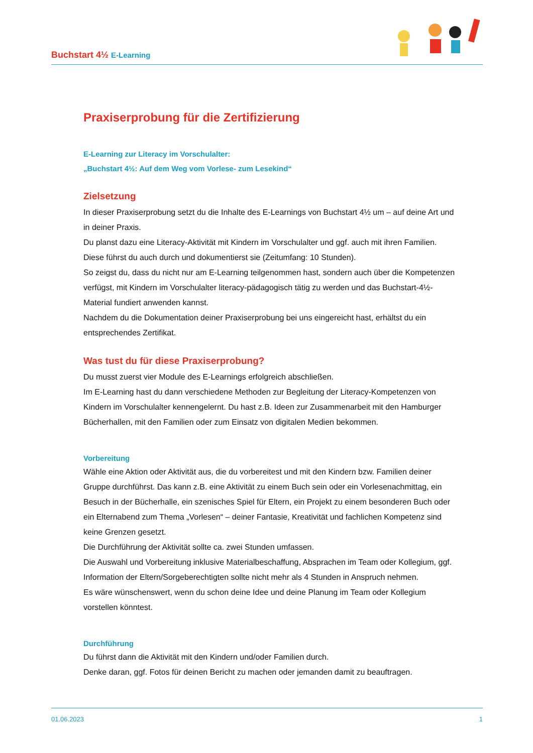Buchstart 4½ E-Learning
Praxiserprobung für die Zertifizierung
E-Learning zur Literacy im Vorschulalter:
„Buchstart 4½: Auf dem Weg vom Vorlese- zum Lesekind“
Zielsetzung
In dieser Praxiserprobung setzt du die Inhalte des E-Learnings von Buchstart 4½ um – auf deine Art und in deiner Praxis.
Du planst dazu eine Literacy-Aktivität mit Kindern im Vorschulalter und ggf. auch mit ihren Familien. Diese führst du auch durch und dokumentierst sie (Zeitumfang: 10 Stunden).
So zeigst du, dass du nicht nur am E-Learning teilgenommen hast, sondern auch über die Kompetenzen verfügst, mit Kindern im Vorschulalter literacy-pädagogisch tätig zu werden und das Buchstart-4½-Material fundiert anwenden kannst.
Nachdem du die Dokumentation deiner Praxiserprobung bei uns eingereicht hast, erhältst du ein entsprechendes Zertifikat.
Was tust du für diese Praxiserprobung?
Du musst zuerst vier Module des E-Learnings erfolgreich abschließen.
Im E-Learning hast du dann verschiedene Methoden zur Begleitung der Literacy-Kompetenzen von Kindern im Vorschulalter kennengelernt. Du hast z.B. Ideen zur Zusammenarbeit mit den Hamburger Bücherhallen, mit den Familien oder zum Einsatz von digitalen Medien bekommen.
Vorbereitung
Wähle eine Aktion oder Aktivität aus, die du vorbereitest und mit den Kindern bzw. Familien deiner Gruppe durchführst. Das kann z.B. eine Aktivität zu einem Buch sein oder ein Vorlesenachmittag, ein Besuch in der Bücherhalle, ein szenisches Spiel für Eltern, ein Projekt zu einem besonderen Buch oder ein Elternabend zum Thema „Vorlesen“ – deiner Fantasie, Kreativität und fachlichen Kompetenz sind keine Grenzen gesetzt.
Die Durchführung der Aktivität sollte ca. zwei Stunden umfassen.
Die Auswahl und Vorbereitung inklusive Materialbeschaffung, Absprachen im Team oder Kollegium, ggf. Information der Eltern/Sorgeberechtigten sollte nicht mehr als 4 Stunden in Anspruch nehmen.
Es wäre wünschenswert, wenn du schon deine Idee und deine Planung im Team oder Kollegium vorstellen könntest.
Durchführung
Du führst dann die Aktivität mit den Kindern und/oder Familien durch.
Denke daran, ggf. Fotos für deinen Bericht zu machen oder jemanden damit zu beauftragen.
01.06.2023 1